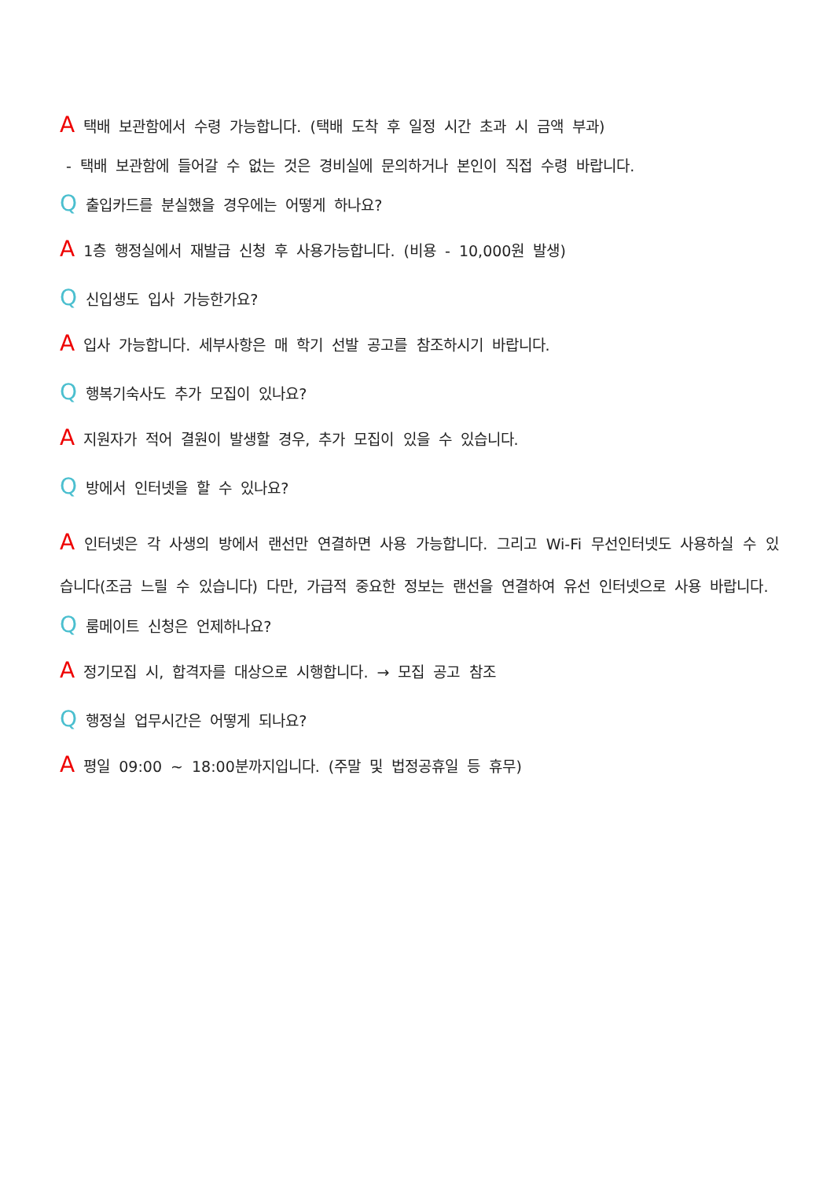A 택배 보관함에서 수령 가능합니다. (택배 도착 후 일정 시간 초과 시 금액 부과)
- 택배 보관함에 들어갈 수 없는 것은 경비실에 문의하거나 본인이 직접 수령 바랍니다.
Q 출입카드를 분실했을 경우에는 어떻게 하나요?
A 1층 행정실에서 재발급 신청 후 사용가능합니다. (비용 - 10,000원 발생)
Q 신입생도 입사 가능한가요?
A 입사 가능합니다. 세부사항은 매 학기 선발 공고를 참조하시기 바랍니다.
Q 행복기숙사도 추가 모집이 있나요?
A 지원자가 적어 결원이 발생할 경우, 추가 모집이 있을 수 있습니다.
Q 방에서 인터넷을 할 수 있나요?
A 인터넷은 각 사생의 방에서 랜선만 연결하면 사용 가능합니다. 그리고 Wi-Fi 무선인터넷도 사용하실 수 있습니다(조금 느릴 수 있습니다) 다만, 가급적 중요한 정보는 랜선을 연결하여 유선 인터넷으로 사용 바랍니다.
Q 룸메이트 신청은 언제하나요?
A 정기모집 시, 합격자를 대상으로 시행합니다. → 모집 공고 참조
Q 행정실 업무시간은 어떻게 되나요?
A 평일 09:00 ~ 18:00분까지입니다. (주말 및 법정공휴일 등 휴무)